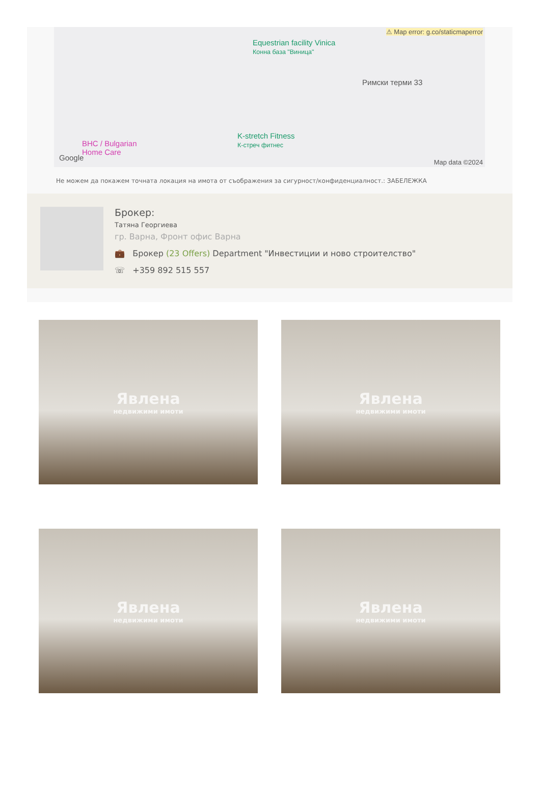⚠ Map error: g.co/staticmaperror
Equestrian facility Vinica
Конна база "Виница"
Римски терми 33
K-stretch Fitness
К-стреч фитнес BHC / Bulgarian
Home Care
Google Map data ©2024
Не можем да покажем точната локация на имота от съображения за сигурност/конфиденциалност.: ЗАБЕЛЕЖКА
Брокер:
Татяна Георгиева
гр. Варна, Фронт офис Варна
💼 Брокер (23 Offers) Department "Инвестиции и ново строителство"
☏ +359 892 515 557
Явлена
недвижими имоти
Явлена
недвижими имоти
Явлена
недвижими имоти
Явлена
недвижими имоти